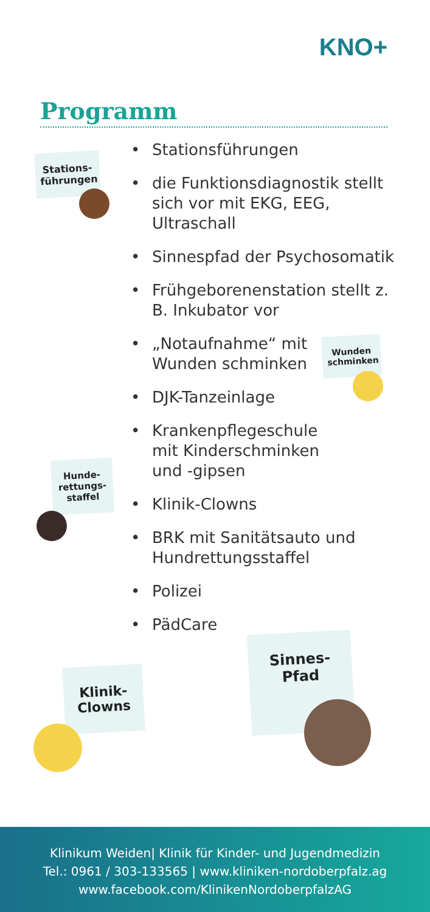KNO+
Programm
• Stationsführungen
• die Funktionsdiagnostik stellt sich vor mit EKG, EEG, Ultraschall
• Sinnespfad der Psychosomatik
• Frühgeborenenstation stellt z. B. Inkubator vor
• „Notaufnahme“ mit
Wunden schminken
• DJK-Tanzeinlage
• Krankenpflegeschule
mit Kinderschminken
und -gipsen
• Klinik-Clowns
• BRK mit Sanitätsauto und Hundrettungsstaffel
• Polizei
• PädCare
Stations-
führungen
Wunden
schminken
Hunde-
rettungs-
staffel
Klinik-
Clowns
Sinnes-
Pfad
Klinikum Weiden| Klinik für Kinder- und Jugendmedizin
Tel.: 0961 / 303-133565 | www.kliniken-nordoberpfalz.ag
www.facebook.com/KlinikenNordoberpfalzAG